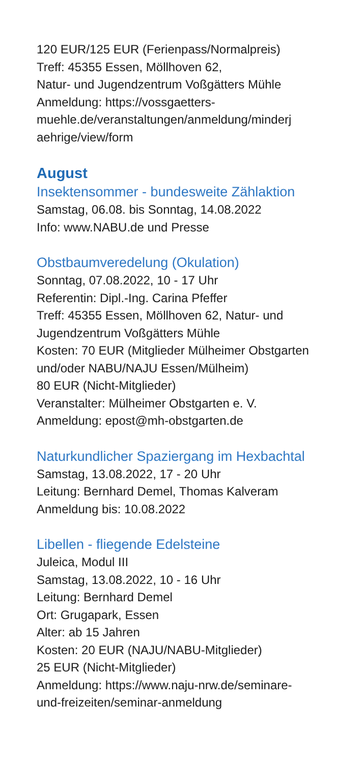120 EUR/125 EUR (Ferienpass/Normalpreis)
Treff: 45355 Essen, Möllhoven 62,
Natur- und Jugendzentrum Voßgätters Mühle
Anmeldung: https://vossgaetters-
muehle.de/veranstaltungen/anmeldung/minderj
aehrige/view/form
August
Insektensommer - bundesweite Zählaktion
Samstag, 06.08. bis Sonntag, 14.08.2022
Info: www.NABU.de und Presse
Obstbaumveredelung (Okulation)
Sonntag, 07.08.2022, 10 - 17 Uhr
Referentin: Dipl.-Ing. Carina Pfeffer
Treff: 45355 Essen, Möllhoven 62, Natur- und
Jugendzentrum Voßgätters Mühle
Kosten: 70 EUR (Mitglieder Mülheimer Obstgarten
und/oder NABU/NAJU Essen/Mülheim)
80 EUR (Nicht-Mitglieder)
Veranstalter: Mülheimer Obstgarten e. V.
Anmeldung: epost@mh-obstgarten.de
Naturkundlicher Spaziergang im Hexbachtal
Samstag, 13.08.2022, 17 - 20 Uhr
Leitung: Bernhard Demel, Thomas Kalveram
Anmeldung bis: 10.08.2022
Libellen - fliegende Edelsteine
Juleica, Modul III
Samstag, 13.08.2022, 10 - 16 Uhr
Leitung: Bernhard Demel
Ort: Grugapark, Essen
Alter: ab 15 Jahren
Kosten: 20 EUR (NAJU/NABU-Mitglieder)
25 EUR (Nicht-Mitglieder)
Anmeldung: https://www.naju-nrw.de/seminare-
und-freizeiten/seminar-anmeldung